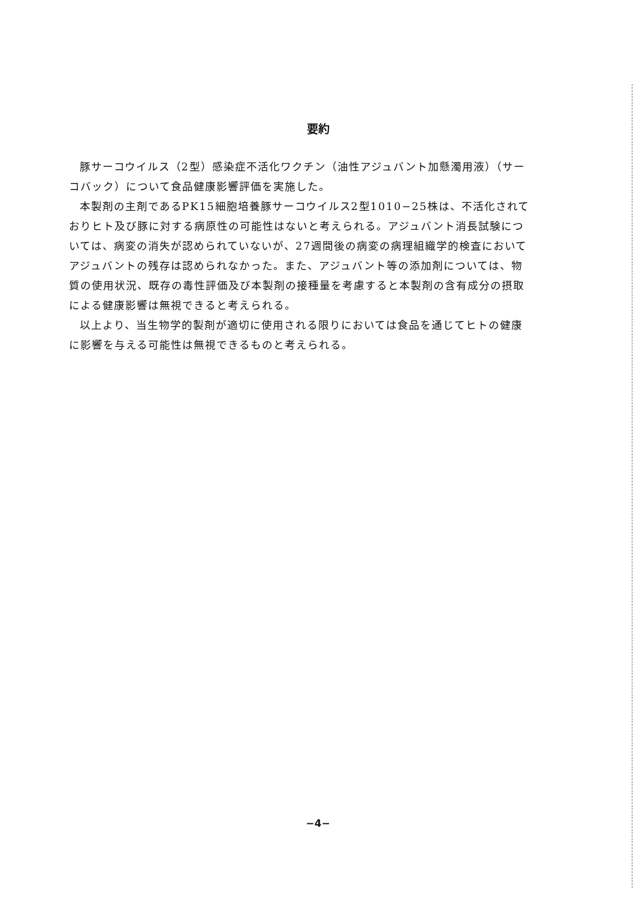要約
豚サーコウイルス（2型）感染症不活化ワクチン（油性アジュバント加懸濁用液）（サーコバック）について食品健康影響評価を実施した。
本製剤の主剤であるPK15細胞培養豚サーコウイルス2型1010−25株は、不活化されておりヒト及び豚に対する病原性の可能性はないと考えられる。アジュバント消長試験については、病変の消失が認められていないが、27週間後の病変の病理組織学的検査においてアジュバントの残存は認められなかった。また、アジュバント等の添加剤については、物質の使用状況、既存の毒性評価及び本製剤の接種量を考慮すると本製剤の含有成分の摂取による健康影響は無視できると考えられる。
以上より、当生物学的製剤が適切に使用される限りにおいては食品を通じてヒトの健康に影響を与える可能性は無視できるものと考えられる。
−4−